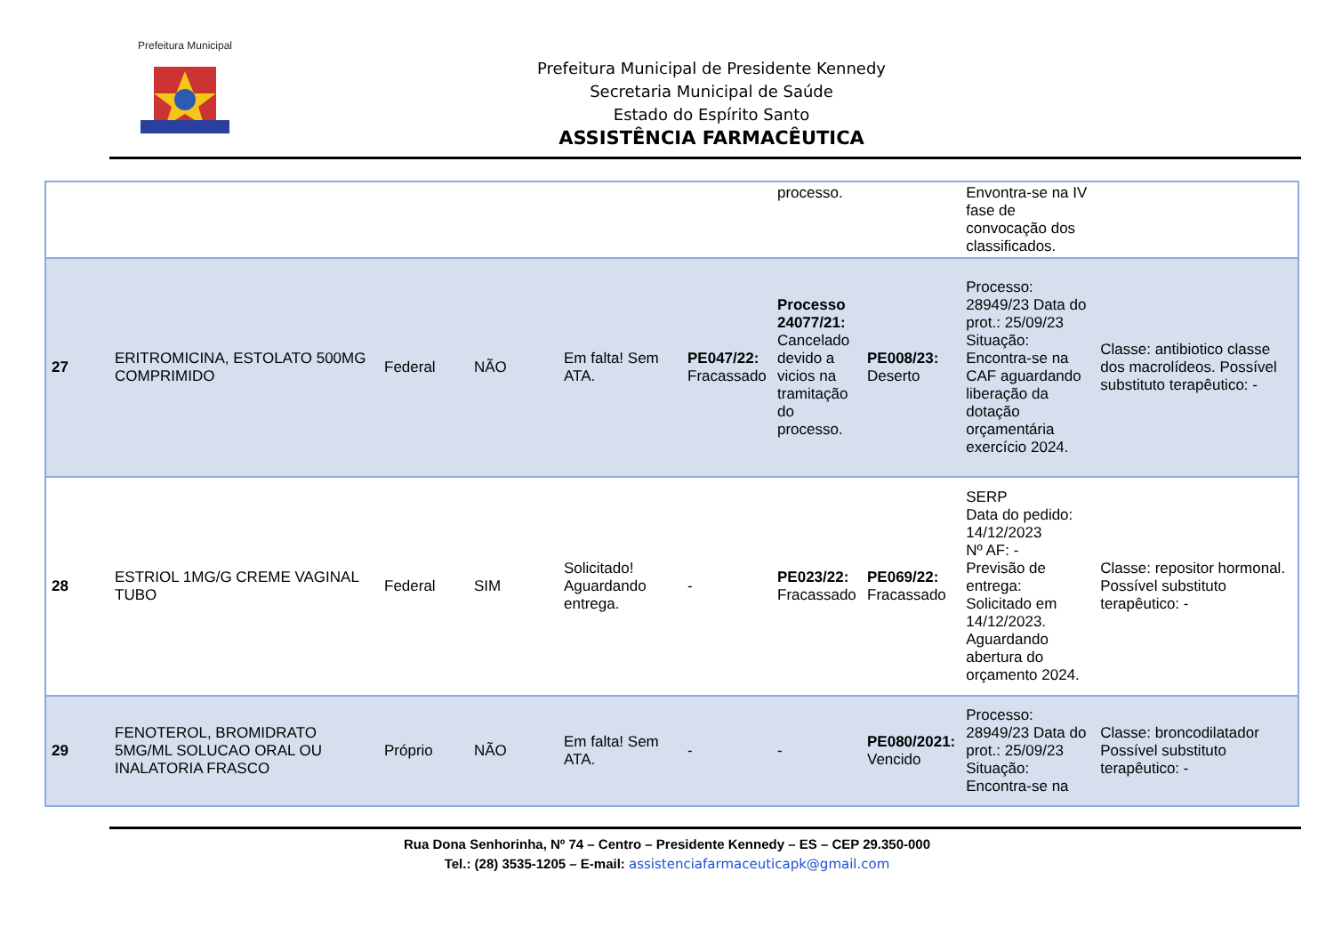Prefeitura Municipal
Prefeitura Municipal de Presidente Kennedy
Secretaria Municipal de Saúde
Estado do Espírito Santo
ASSISTÊNCIA FARMACÊUTICA
| | | | | | | processo. | | Envontra-se na IV fase de convocação dos classificados. | |
| 27 | ERITROMICINA, ESTOLATO 500MG COMPRIMIDO | Federal | NÃO | Em falta! Sem ATA. | PE047/22: Fracassado | Processo 24077/21: Cancelado devido a vicios na tramitação do processo. | PE008/23: Deserto | Processo: 28949/23 Data do prot.: 25/09/23 Situação: Encontra-se na CAF aguardando liberação da dotação orçamentária exercício 2024. | Classe: antibiotico classe dos macrolídeos. Possível substituto terapêutico: - |
| 28 | ESTRIOL 1MG/G CREME VAGINAL TUBO | Federal | SIM | Solicitado! Aguardando entrega. | - | PE023/22: Fracassado | PE069/22: Fracassado | SERP Data do pedido: 14/12/2023 Nº AF: - Previsão de entrega: Solicitado em 14/12/2023. Aguardando abertura do orçamento 2024. | Classe: repositor hormonal. Possível substituto terapêutico: - |
| 29 | FENOTEROL, BROMIDRATO 5MG/ML SOLUCAO ORAL OU INALATORIA FRASCO | Próprio | NÃO | Em falta! Sem ATA. | - | - | PE080/2021: Vencido | Processo: 28949/23 Data do prot.: 25/09/23 Situação: Encontra-se na | Classe: broncodilatador Possível substituto terapêutico: - |
Rua Dona Senhorinha, Nº 74 – Centro – Presidente Kennedy – ES – CEP 29.350-000
Tel.: (28) 3535-1205 – E-mail: assistenciafarmaceuticapk@gmail.com